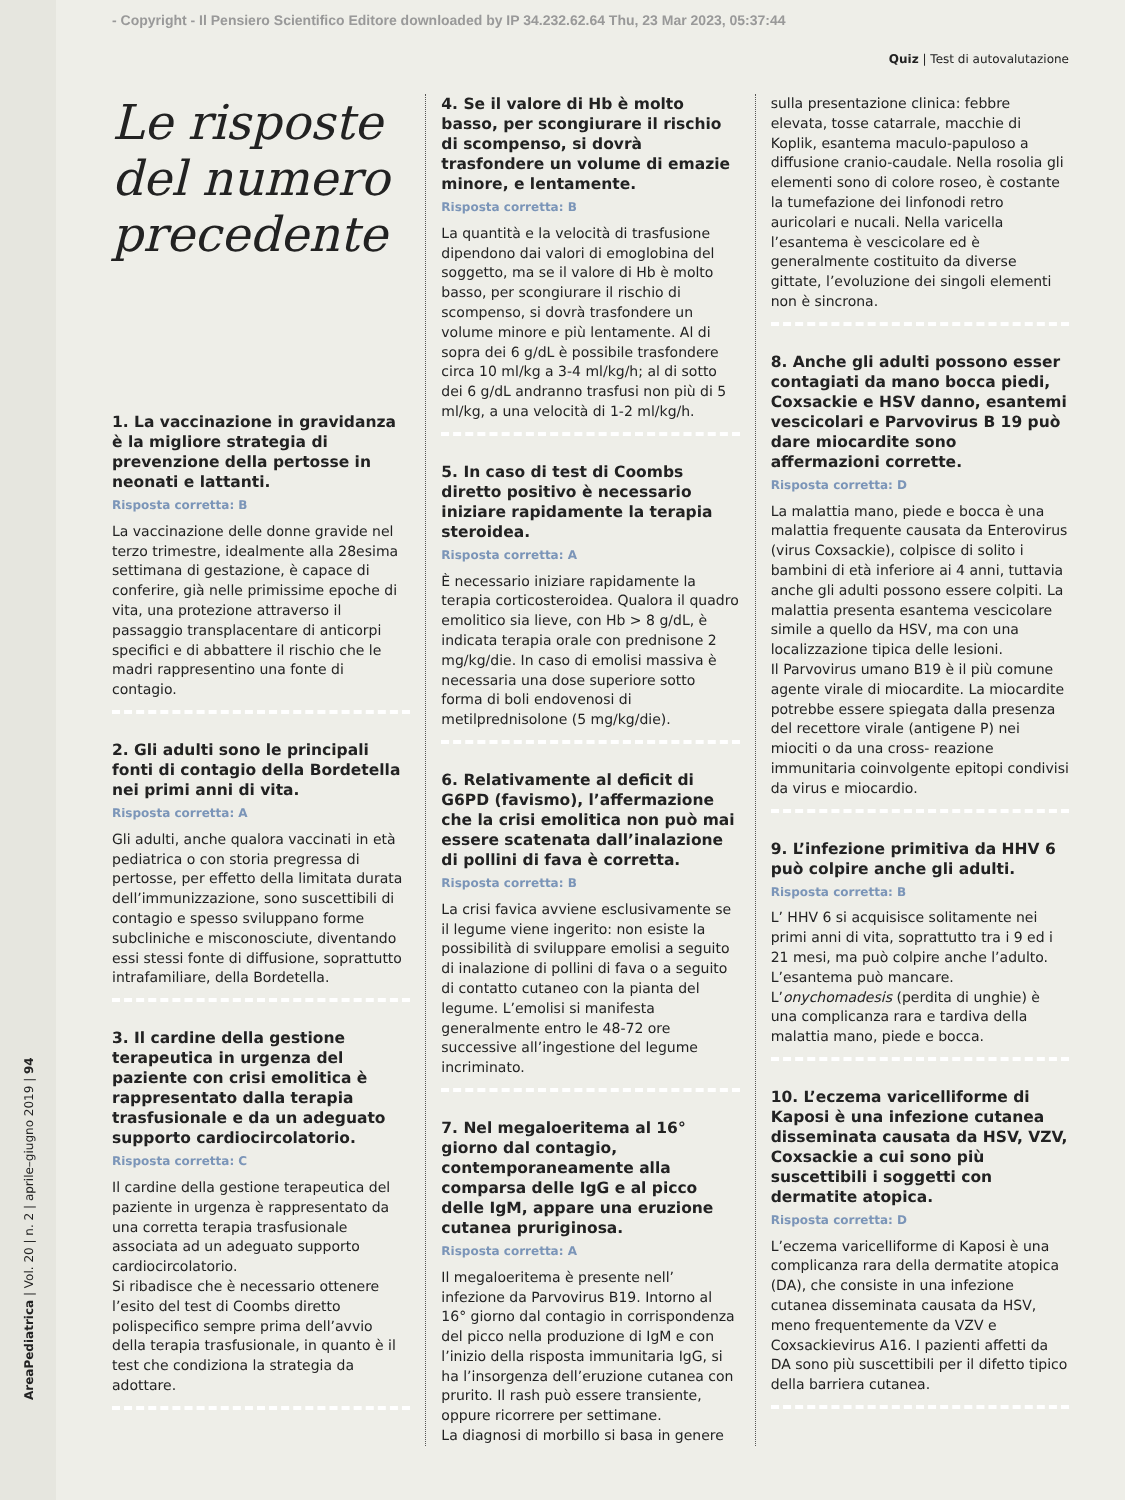AreaPediatrica | Vol. 20 | n. 2 | aprile–giugno 2019 | 94
- Copyright - Il Pensiero Scientifico Editore downloaded by IP 34.232.62.64 Thu, 23 Mar 2023, 05:37:44
Quiz | Test di autovalutazione
Le risposte del numero precedente
1. La vaccinazione in gravidanza è la migliore strategia di prevenzione della pertosse in neonati e lattanti.
Risposta corretta: B
La vaccinazione delle donne gravide nel terzo trimestre, idealmente alla 28esima settimana di gestazione, è capace di conferire, già nelle primissime epoche di vita, una protezione attraverso il passaggio transplacentare di anticorpi specifici e di abbattere il rischio che le madri rappresentino una fonte di contagio.
2. Gli adulti sono le principali fonti di contagio della Bordetella nei primi anni di vita.
Risposta corretta: A
Gli adulti, anche qualora vaccinati in età pediatrica o con storia pregressa di pertosse, per effetto della limitata durata dell’immunizzazione, sono suscettibili di contagio e spesso sviluppano forme subcliniche e misconosciute, diventando essi stessi fonte di diffusione, soprattutto intrafamiliare, della Bordetella.
3. Il cardine della gestione terapeutica in urgenza del paziente con crisi emolitica è rappresentato dalla terapia trasfusionale e da un adeguato supporto cardiocircolatorio.
Risposta corretta: C
Il cardine della gestione terapeutica del paziente in urgenza è rappresentato da una corretta terapia trasfusionale associata ad un adeguato supporto cardiocircolatorio.
Si ribadisce che è necessario ottenere l’esito del test di Coombs diretto polispecifico sempre prima dell’avvio della terapia trasfusionale, in quanto è il test che condiziona la strategia da adottare.
4. Se il valore di Hb è molto basso, per scongiurare il rischio di scompenso, si dovrà trasfondere un volume di emazie minore, e lentamente.
Risposta corretta: B
La quantità e la velocità di trasfusione dipendono dai valori di emoglobina del soggetto, ma se il valore di Hb è molto basso, per scongiurare il rischio di scompenso, si dovrà trasfondere un volume minore e più lentamente. Al di sopra dei 6 g/dL è possibile trasfondere circa 10 ml/kg a 3-4 ml/kg/h; al di sotto dei 6 g/dL andranno trasfusi non più di 5 ml/kg, a una velocità di 1-2 ml/kg/h.
5. In caso di test di Coombs diretto positivo è necessario iniziare rapidamente la terapia steroidea.
Risposta corretta: A
È necessario iniziare rapidamente la terapia corticosteroidea. Qualora il quadro emolitico sia lieve, con Hb > 8 g/dL, è indicata terapia orale con prednisone 2 mg/kg/die. In caso di emolisi massiva è necessaria una dose superiore sotto forma di boli endovenosi di metilprednisolone (5 mg/kg/die).
6. Relativamente al deficit di G6PD (favismo), l’affermazione che la crisi emolitica non può mai essere scatenata dall’inalazione di pollini di fava è corretta.
Risposta corretta: B
La crisi favica avviene esclusivamente se il legume viene ingerito: non esiste la possibilità di sviluppare emolisi a seguito di inalazione di pollini di fava o a seguito di contatto cutaneo con la pianta del legume. L’emolisi si manifesta generalmente entro le 48-72 ore successive all’ingestione del legume incriminato.
7. Nel megaloeritema al 16° giorno dal contagio, contemporaneamente alla comparsa delle IgG e al picco delle IgM, appare una eruzione cutanea pruriginosa.
Risposta corretta: A
Il megaloeritema è presente nell’ infezione da Parvovirus B19. Intorno al 16° giorno dal contagio in corrispondenza del picco nella produzione di IgM e con l’inizio della risposta immunitaria IgG, si ha l’insorgenza dell’eruzione cutanea con prurito. Il rash può essere transiente, oppure ricorrere per settimane.
La diagnosi di morbillo si basa in genere
sulla presentazione clinica: febbre elevata, tosse catarrale, macchie di Koplik, esantema maculo-papuloso a diffusione cranio-caudale. Nella rosolia gli elementi sono di colore roseo, è costante la tumefazione dei linfonodi retro auricolari e nucali. Nella varicella l’esantema è vescicolare ed è generalmente costituito da diverse gittate, l’evoluzione dei singoli elementi non è sincrona.
8. Anche gli adulti possono esser contagiati da mano bocca piedi, Coxsackie e HSV danno, esantemi vescicolari e Parvovirus B 19 può dare miocardite sono affermazioni corrette.
Risposta corretta: D
La malattia mano, piede e bocca è una malattia frequente causata da Enterovirus (virus Coxsackie), colpisce di solito i bambini di età inferiore ai 4 anni, tuttavia anche gli adulti possono essere colpiti. La malattia presenta esantema vescicolare simile a quello da HSV, ma con una localizzazione tipica delle lesioni.
Il Parvovirus umano B19 è il più comune agente virale di miocardite. La miocardite potrebbe essere spiegata dalla presenza del recettore virale (antigene P) nei miociti o da una cross- reazione immunitaria coinvolgente epitopi condivisi da virus e miocardio.
9. L’infezione primitiva da HHV 6 può colpire anche gli adulti.
Risposta corretta: B
L’ HHV 6 si acquisisce solitamente nei primi anni di vita, soprattutto tra i 9 ed i 21 mesi, ma può colpire anche l’adulto. L’esantema può mancare. L’onychomadesis (perdita di unghie) è una complicanza rara e tardiva della malattia mano, piede e bocca.
10. L’eczema varicelliforme di Kaposi è una infezione cutanea disseminata causata da HSV, VZV, Coxsackie a cui sono più suscettibili i soggetti con dermatite atopica.
Risposta corretta: D
L’eczema varicelliforme di Kaposi è una complicanza rara della dermatite atopica (DA), che consiste in una infezione cutanea disseminata causata da HSV, meno frequentemente da VZV e Coxsackievirus A16. I pazienti affetti da DA sono più suscettibili per il difetto tipico della barriera cutanea.